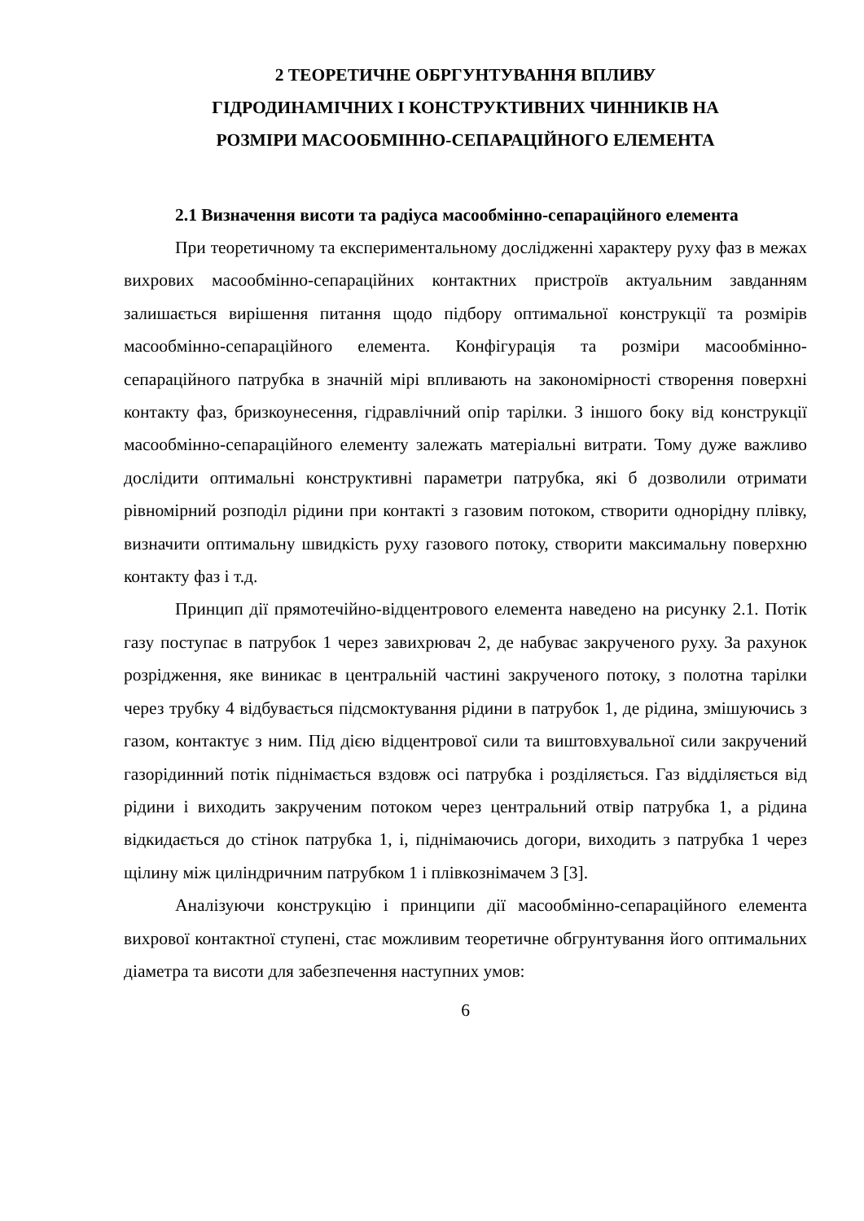2 ТЕОРЕТИЧНЕ ОБРГУНТУВАННЯ ВПЛИВУ
ГІДРОДИНАМІЧНИХ І КОНСТРУКТИВНИХ ЧИННИКІВ НА
РОЗМІРИ МАСООБМІННО-СЕПАРАЦІЙНОГО ЕЛЕМЕНТА
2.1 Визначення висоти та радіуса масообмінно-сепараційного елемента
При теоретичному та експериментальному дослідженні характеру руху фаз в межах вихрових масообмінно-сепараційних контактних пристроїв актуальним завданням залишається вирішення питання щодо підбору оптимальної конструкції та розмірів масообмінно-сепараційного елемента. Конфігурація та розміри масообмінно-сепараційного патрубка в значній мірі впливають на закономірності створення поверхні контакту фаз, бризкоунесення, гідравлічний опір тарілки. З іншого боку від конструкції масообмінно-сепараційного елементу залежать матеріальні витрати. Тому дуже важливо дослідити оптимальні конструктивні параметри патрубка, які б дозволили отримати рівномірний розподіл рідини при контакті з газовим потоком, створити однорідну плівку, визначити оптимальну швидкість руху газового потоку, створити максимальну поверхню контакту фаз і т.д.
Принцип дії прямотечійно-відцентрового елемента наведено на рисунку 2.1. Потік газу поступає в патрубок 1 через завихрювач 2, де набуває закрученого руху. За рахунок розрідження, яке виникає в центральній частині закрученого потоку, з полотна тарілки через трубку 4 відбувається підсмоктування рідини в патрубок 1, де рідина, змішуючись з газом, контактує з ним. Під дією відцентрової сили та виштовхувальної сили закручений газорідинний потік піднімається вздовж осі патрубка і розділяється. Газ відділяється від рідини і виходить закрученим потоком через центральний отвір патрубка 1, а рідина відкидається до стінок патрубка 1, і, піднімаючись догори, виходить з патрубка 1 через щілину між циліндричним патрубком 1 і плівкознімачем 3 [3].
Аналізуючи конструкцію і принципи дії масообмінно-сепараційного елемента вихрової контактної ступені, стає можливим теоретичне обгрунтування його оптимальних діаметра та висоти для забезпечення наступних умов:
6